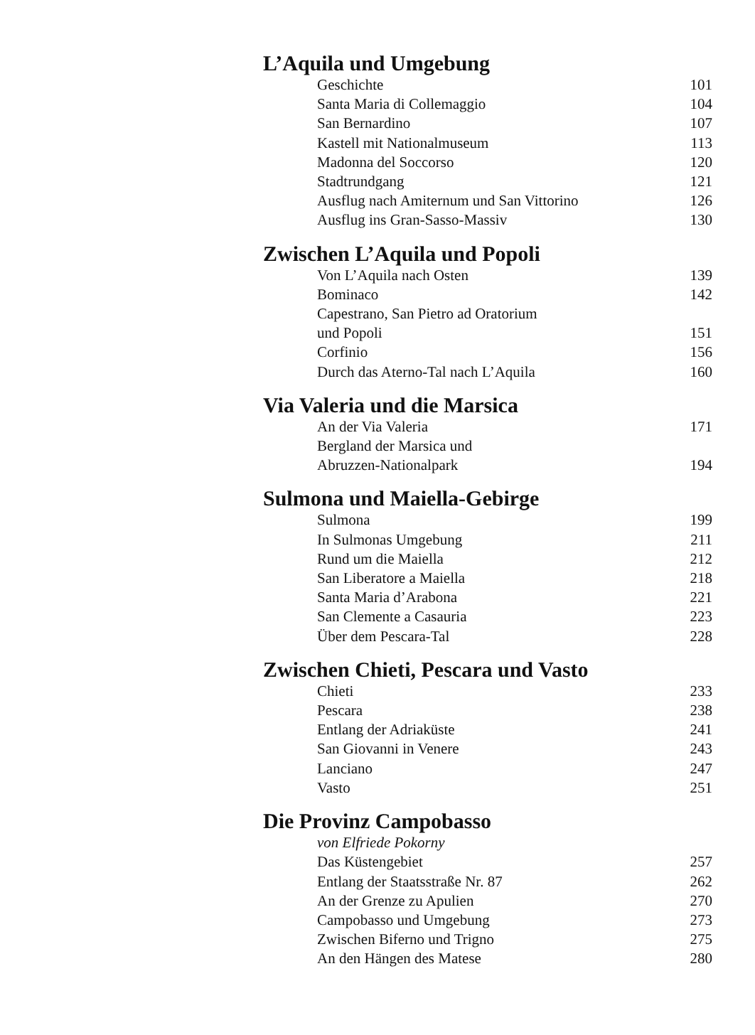L’Aquila und Umgebung
| Geschichte | 101 |
| Santa Maria di Collemaggio | 104 |
| San Bernardino | 107 |
| Kastell mit Nationalmuseum | 113 |
| Madonna del Soccorso | 120 |
| Stadtrundgang | 121 |
| Ausflug nach Amiternum und San Vittorino | 126 |
| Ausflug ins Gran-Sasso-Massiv | 130 |
Zwischen L’Aquila und Popoli
| Von L’Aquila nach Osten | 139 |
| Bominaco | 142 |
| Capestrano, San Pietro ad Oratorium und Popoli | 151 |
| Corfinio | 156 |
| Durch das Aterno-Tal nach L’Aquila | 160 |
Via Valeria und die Marsica
| An der Via Valeria | 171 |
| Bergland der Marsica und Abruzzen-Nationalpark | 194 |
Sulmona und Maiella-Gebirge
| Sulmona | 199 |
| In Sulmonas Umgebung | 211 |
| Rund um die Maiella | 212 |
| San Liberatore a Maiella | 218 |
| Santa Maria d’Arabona | 221 |
| San Clemente a Casauria | 223 |
| Über dem Pescara-Tal | 228 |
Zwischen Chieti, Pescara und Vasto
| Chieti | 233 |
| Pescara | 238 |
| Entlang der Adriaküste | 241 |
| San Giovanni in Venere | 243 |
| Lanciano | 247 |
| Vasto | 251 |
Die Provinz Campobasso
| von Elfriede Pokorny | |
| Das Küstengebiet | 257 |
| Entlang der Staatsstraße Nr. 87 | 262 |
| An der Grenze zu Apulien | 270 |
| Campobasso und Umgebung | 273 |
| Zwischen Biferno und Trigno | 275 |
| An den Hängen des Matese | 280 |